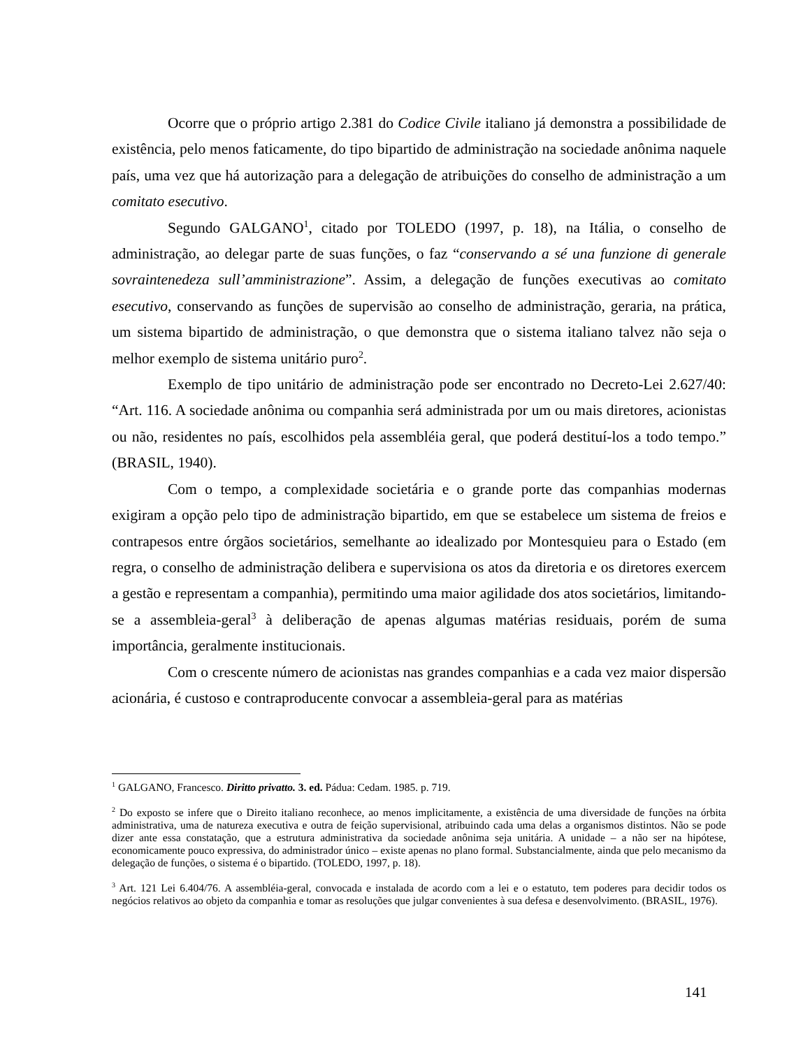Ocorre que o próprio artigo 2.381 do Codice Civile italiano já demonstra a possibilidade de existência, pelo menos faticamente, do tipo bipartido de administração na sociedade anônima naquele país, uma vez que há autorização para a delegação de atribuições do conselho de administração a um comitato esecutivo.
Segundo GALGANO<sup>1</sup>, citado por TOLEDO (1997, p. 18), na Itália, o conselho de administração, ao delegar parte de suas funções, o faz “conservando a sé una funzione di generale sovraintenedeza sull’amministrazione”. Assim, a delegação de funções executivas ao comitato esecutivo, conservando as funções de supervisão ao conselho de administração, geraria, na prática, um sistema bipartido de administração, o que demonstra que o sistema italiano talvez não seja o melhor exemplo de sistema unitário puro<sup>2</sup>.
Exemplo de tipo unitário de administração pode ser encontrado no Decreto-Lei 2.627/40: “Art. 116. A sociedade anônima ou companhia será administrada por um ou mais diretores, acionistas ou não, residentes no país, escolhidos pela assembléia geral, que poderá destituí-los a todo tempo.” (BRASIL, 1940).
Com o tempo, a complexidade societária e o grande porte das companhias modernas exigiram a opção pelo tipo de administração bipartido, em que se estabelece um sistema de freios e contrapesos entre órgãos societários, semelhante ao idealizado por Montesquieu para o Estado (em regra, o conselho de administração delibera e supervisiona os atos da diretoria e os diretores exercem a gestão e representam a companhia), permitindo uma maior agilidade dos atos societários, limitando-se a assembleia-geral<sup>3</sup> à deliberação de apenas algumas matérias residuais, porém de suma importância, geralmente institucionais.
Com o crescente número de acionistas nas grandes companhias e a cada vez maior dispersão acionária, é custoso e contraproducente convocar a assembleia-geral para as matérias
<sup>1</sup> GALGANO, Francesco. Diritto privatto. 3. ed. Pádua: Cedam. 1985. p. 719.
<sup>2</sup> Do exposto se infere que o Direito italiano reconhece, ao menos implicitamente, a existência de uma diversidade de funções na órbita administrativa, uma de natureza executiva e outra de feição supervisional, atribuindo cada uma delas a organismos distintos. Não se pode dizer ante essa constatação, que a estrutura administrativa da sociedade anônima seja unitária. A unidade – a não ser na hipótese, economicamente pouco expressiva, do administrador único – existe apenas no plano formal. Substancialmente, ainda que pelo mecanismo da delegação de funções, o sistema é o bipartido. (TOLEDO, 1997, p. 18).
<sup>3</sup> Art. 121 Lei 6.404/76. A assembléia-geral, convocada e instalada de acordo com a lei e o estatuto, tem poderes para decidir todos os negócios relativos ao objeto da companhia e tomar as resoluções que julgar convenientes à sua defesa e desenvolvimento. (BRASIL, 1976).
141